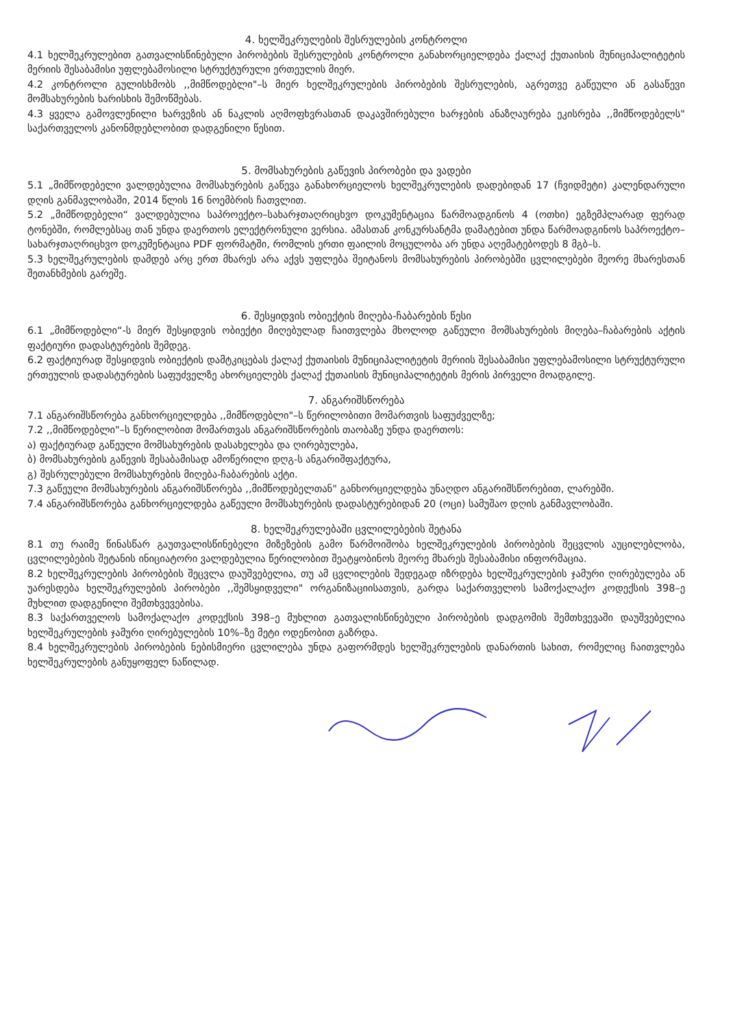4. ხელშეკრულების შესრულების კონტროლი
4.1 ხელშეკრულებით გათვალისწინებული პირობების შესრულების კონტროლი განახორციელდება ქალაქ ქუთაისის მუნიციპალიტეტის მერიის შესაბამისი უფლებამოსილი სტრუქტურული ერთეულის მიერ.
4.2 კონტროლი გულისხმობს ,,მიმწოდებლი"–ს მიერ ხელშეკრულების პირობების შესრულების, აგრეთვე გაწეული ან გასაწევი მომსახურების ხარისხის შემოწმებას.
4.3 ყველა გამოვლენილი ხარვეზის ან ნაკლის აღმოფხვრასთან დაკავშირებული ხარჯების ანაზღაურება ეკისრება ,,მიმწოდებელს" საქართველოს კანონმდებლობით დადგენილი წესით.
5. მომსახურების გაწევის პირობები და ვადები
5.1 „მიმწოდებელი ვალდებულია მომსახურების გაწევა განახორციელოს ხელშეკრულების დადებიდან 17 (ჩვიდმეტი) კალენდარული დღის განმავლობაში, 2014 წლის 16 ნოემბრის ჩათვლით.
5.2 „მიმწოდებელი“ ვალდებულია საპროექტო–სახარჯთაღრიცხვო დოკუმენტაცია წარმოადგინოს 4 (ოთხი) ეგზემპლარად ფერად ტონებში, რომლებსაც თან უნდა დაერთოს ელექტრონული ვერსია. ამასთან კონკურსანტმა დამატებით უნდა წარმოადგინოს საპროექტო–სახარჯთაღრიცხვო დოკუმენტაცია PDF ფორმატში, რომლის ერთი ფაილის მოცულობა არ უნდა აღემატებოდეს 8 მგბ–ს.
5.3 ხელშეკრულების დამდებ არც ერთ მხარეს არა აქვს უფლება შეიტანოს მომსახურების პირობებში ცვლილებები მეორე მხარესთან შეთანხმების გარეშე.
6. შესყიდვის ობიექტის მიღება-ჩაბარების წესი
6.1 „მიმწოდებლი“-ს მიერ შესყიდვის ობიექტი მიღებულად ჩაითვლება მხოლოდ გაწეული მომსახურების მიღება–ჩაბარების აქტის ფაქტიური დადასტურების შემდეგ.
6.2 ფაქტიურად შესყიდვის ობიექტის დამტკიცებას ქალაქ ქუთაისის მუნიციპალიტეტის მერიის შესაბამისი უფლებამოსილი სტრუქტურული ერთეულის დადასტურების საფუძველზე ახორციელებს ქალაქ ქუთაისის მუნიციპალიტეტის მერის პირველი მოადგილე.
7. ანგარიშსწორება
7.1 ანგარიშსწორება განხორციელდება ,,მიმწოდებლი"–ს წერილობითი მომართვის საფუძველზე;
7.2 ,,მიმწოდებლი"–ს წერილობით მომართვას ანგარიშსწორების თაობაზე უნდა დაერთოს:
ა) ფაქტიურად გაწეული მომსახურების დასახელება და ღირებულება,
ბ) მომსახურების გაწევის შესაბამისად ამოწერილი დღგ-ს ანგარიშფაქტურა,
გ) შესრულებული მომსახურების მიღება-ჩაბარების აქტი.
7.3 გაწეული მომსახურების ანგარიშსწორება ,,მიმწოდებელთან" განხორციელდება უნაღდო ანგარიშსწორებით, ლარებში.
7.4 ანგარიშსწორება განხორციელდება გაწეული მომსახურების დადასტურებიდან 20 (ოცი) სამუშაო დღის განმავლობაში.
8. ხელშეკრულებაში ცვლილებების შეტანა
8.1 თუ რაიმე წინასწარ გაუთვალისწინებელი მიზეზების გამო წარმოიშობა ხელშეკრულების პირობების შეცვლის აუცილებლობა, ცვლილებების შეტანის ინიციატორი ვალდებულია წერილობით შეატყობინოს მეორე მხარეს შესაბამისი ინფორმაცია.
8.2 ხელშეკრულების პირობების შეცვლა დაუშვებელია, თუ ამ ცვლილების შედეგად იზრდება ხელშეკრულების ჯამური ღირებულება ან უარესდება ხელშეკრულების პირობები ,,შემსყიდველი" ორგანიზაციისათვის, გარდა საქართველოს სამოქალაქო კოდექსის 398–ე მუხლით დადგენილი შემთხვევებისა.
8.3 საქართველოს სამოქალაქო კოდექსის 398–ე მუხლით გათვალისწინებული პირობების დადგომის შემთხვევაში დაუშვებელია ხელშეკრულების ჯამური ღირებულების 10%–ზე მეტი ოდენობით გაზრდა.
8.4 ხელშეკრულების პირობების ნებისმიერი ცვლილება უნდა გაფორმდეს ხელშეკრულების დანართის სახით, რომელიც ჩაითვლება ხელშეკრულების განუყოფელ ნაწილად.